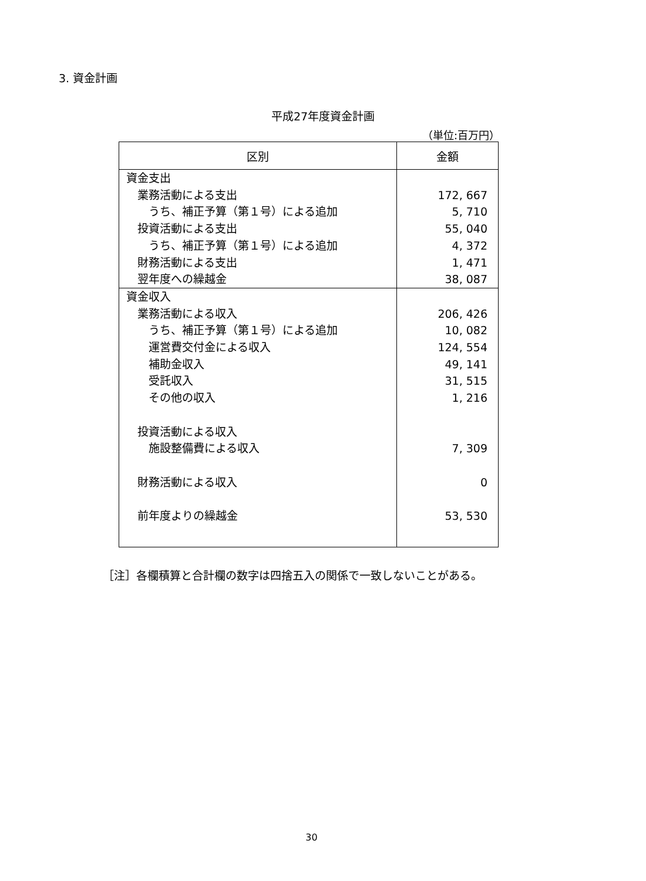3. 資金計画
平成27年度資金計画
（単位:百万円）
| 区別 | 金額 |
| --- | --- |
| 資金支出 業務活動による支出 うち、補正予算（第１号）による追加 投資活動による支出 うち、補正予算（第１号）による追加 財務活動による支出 翌年度への繰越金 | 172, 667 5, 710 55, 040 4, 372 1, 471 38, 087 |
| 資金収入 業務活動による収入 うち、補正予算（第１号）による追加 運営費交付金による収入 補助金収入 受託収入 その他の収入 投資活動による収入 施設整備費による収入 財務活動による収入 前年度よりの繰越金 | 206, 426 10, 082 124, 554 49, 141 31, 515 1, 216 7, 309 0 53, 530 |
［注］各欄積算と合計欄の数字は四捨五入の関係で一致しないことがある。
30